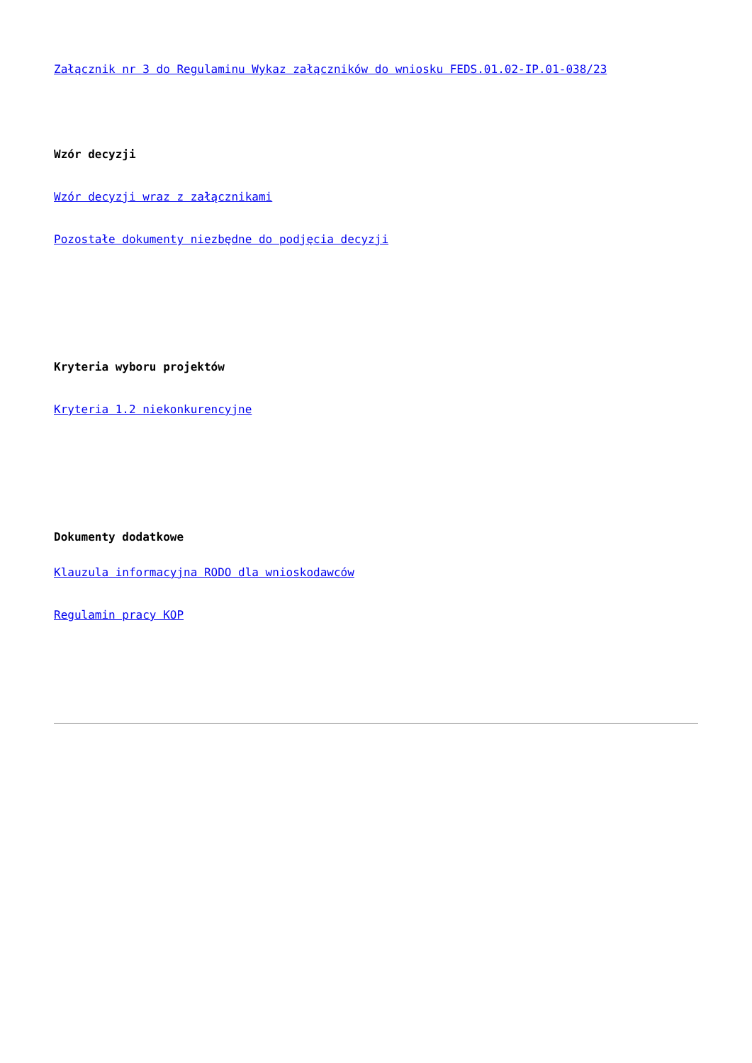Załącznik nr 3 do Regulaminu Wykaz załączników do wniosku FEDS.01.02-IP.01-038/23
Wzór decyzji
Wzór decyzji wraz z załącznikami
Pozostałe dokumenty niezbędne do podjęcia decyzji
Kryteria wyboru projektów
Kryteria 1.2 niekonkurencyjne
Dokumenty dodatkowe
Klauzula informacyjna RODO dla wnioskodawców
Regulamin pracy KOP